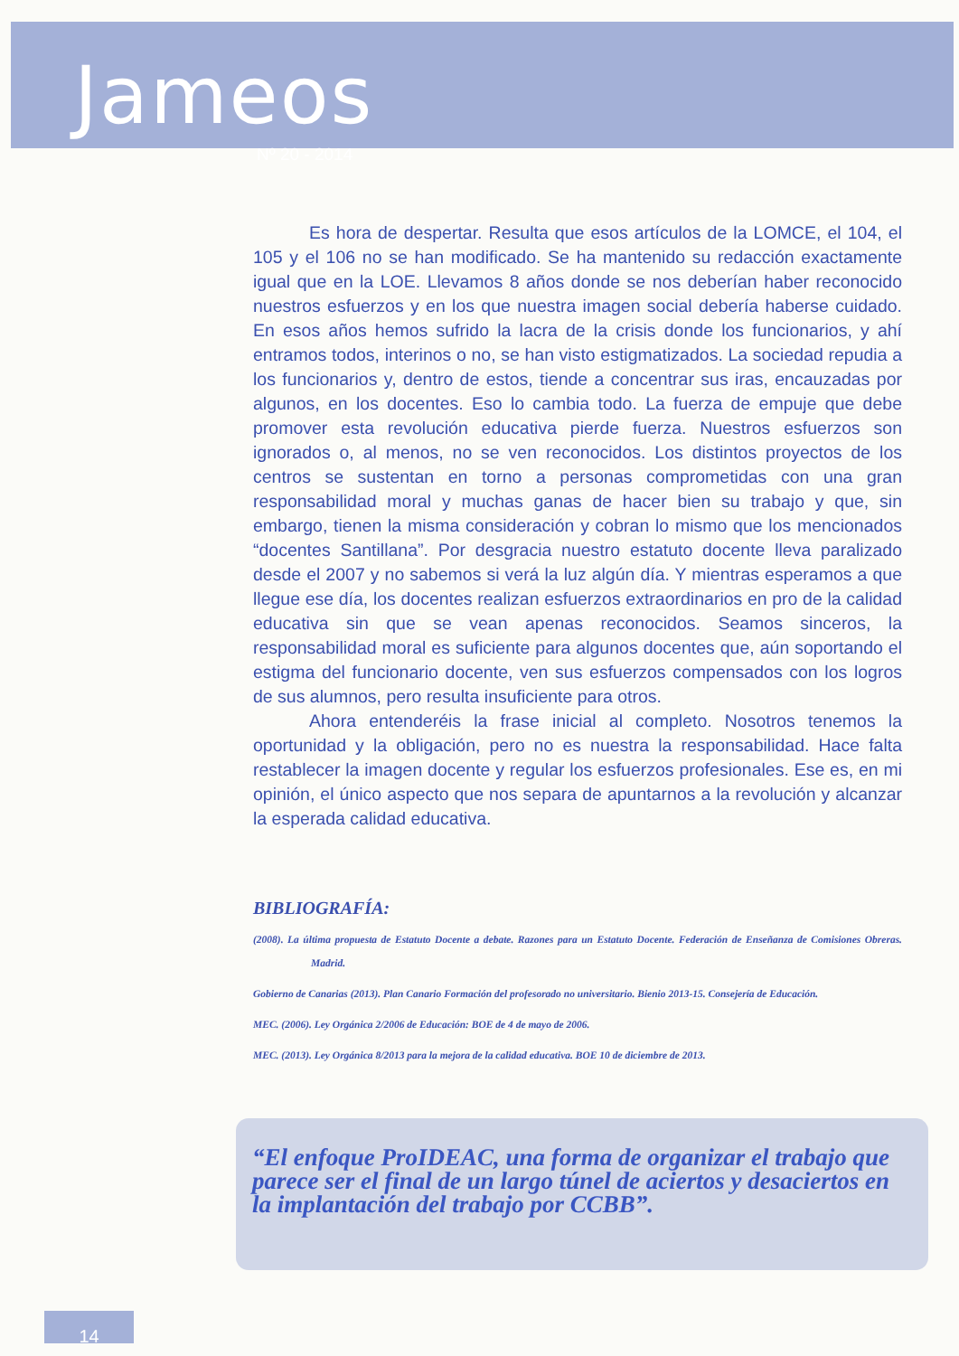Jameos
Nº 20 - 2014
Es hora de despertar. Resulta que esos artículos de la LOMCE, el 104, el 105 y el 106 no se han modificado. Se ha mantenido su redacción exactamente igual que en la LOE. Llevamos 8 años donde se nos deberían haber reconocido nuestros esfuerzos y en los que nuestra imagen social debería haberse cuidado. En esos años hemos sufrido la lacra de la crisis donde los funcionarios, y ahí entramos todos, interinos o no, se han visto estigmatizados. La sociedad repudia a los funcionarios y, dentro de estos, tiende a concentrar sus iras, encauzadas por algunos, en los docentes. Eso lo cambia todo. La fuerza de empuje que debe promover esta revolución educativa pierde fuerza. Nuestros esfuerzos son ignorados o, al menos, no se ven reconocidos. Los distintos proyectos de los centros se sustentan en torno a personas comprometidas con una gran responsabilidad moral y muchas ganas de hacer bien su trabajo y que, sin embargo, tienen la misma consideración y cobran lo mismo que los mencionados “docentes Santillana”. Por desgracia nuestro estatuto docente lleva paralizado desde el 2007 y no sabemos si verá la luz algún día. Y mientras esperamos a que llegue ese día, los docentes realizan esfuerzos extraordinarios en pro de la calidad educativa sin que se vean apenas reconocidos. Seamos sinceros, la responsabilidad moral es suficiente para algunos docentes que, aún soportando el estigma del funcionario docente, ven sus esfuerzos compensados con los logros de sus alumnos, pero resulta insuficiente para otros.
Ahora entenderéis la frase inicial al completo. Nosotros tenemos la oportunidad y la obligación, pero no es nuestra la responsabilidad. Hace falta restablecer la imagen docente y regular los esfuerzos profesionales. Ese es, en mi opinión, el único aspecto que nos separa de apuntarnos a la revolución y alcanzar la esperada calidad educativa.
BIBLIOGRAFÍA:
(2008). La última propuesta de Estatuto Docente a debate. Razones para un Estatuto Docente. Federación de Enseñanza de Comisiones Obreras. Madrid.
Gobierno de Canarias (2013). Plan Canario Formación del profesorado no universitario. Bienio 2013-15. Consejería de Educación.
MEC. (2006). Ley Orgánica 2/2006 de Educación: BOE de 4 de mayo de 2006.
MEC. (2013). Ley Orgánica 8/2013 para la mejora de la calidad educativa. BOE 10 de diciembre de 2013.
“El enfoque ProIDEAC, una forma de organizar el trabajo que parece ser el final de un largo túnel de aciertos y desaciertos en la implantación del trabajo por CCBB”.
14